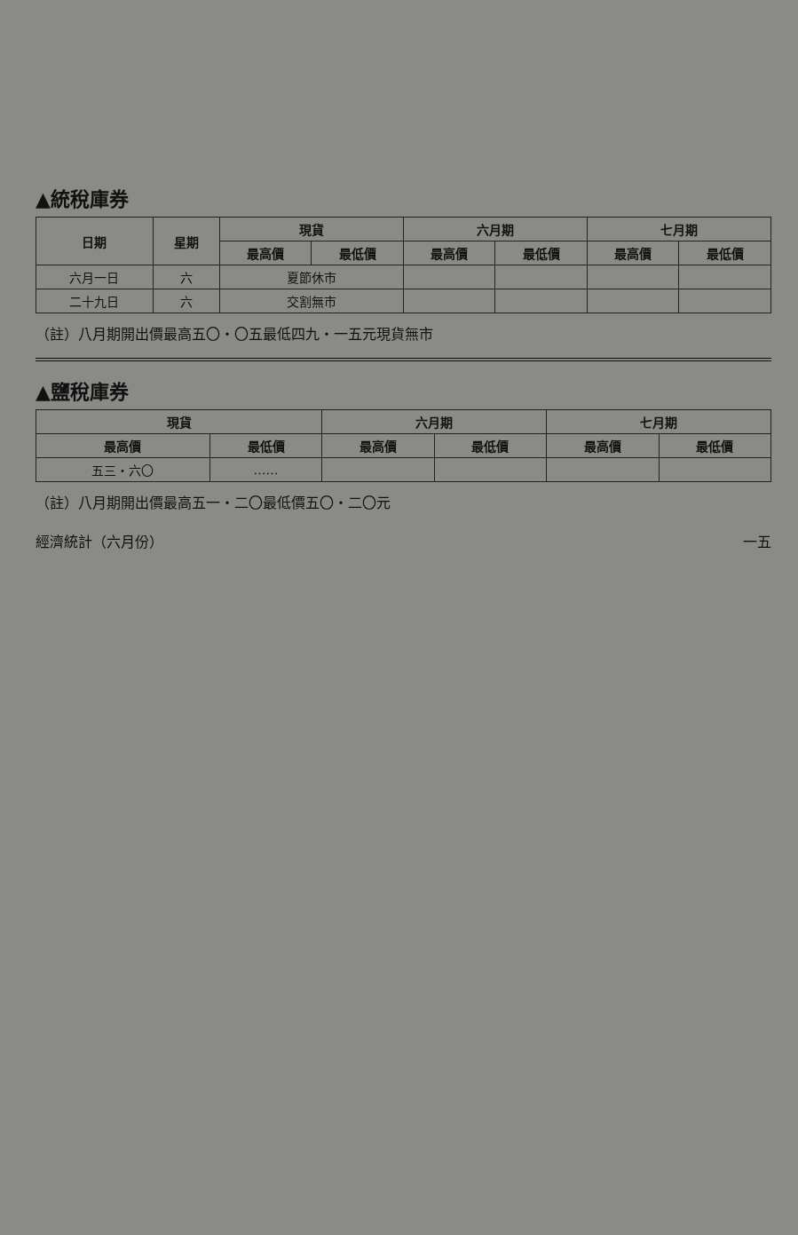▲統稅庫券
| 日期 | 星期 | 現貨 | | 六月期 | | 七月期 | |
| --- | --- | --- | --- | --- | --- | --- | --- |
| | | 最高價 | 最低價 | 最高價 | 最低價 | 最高價 | 最低價 |
| 六月一日 | 六 | 夏節休市 | | | | | |
| 二十九日 | 六 | 交割無市 | | | | | |
（註）八月期開出價最高五〇・〇五最低四九・一五元現貨無市
▲鹽稅庫券
| 現貨 | | 六月期 | | 七月期 | |
| --- | --- | --- | --- | --- | --- |
| 最高價 | 最低價 | 最高價 | 最低價 | 最高價 | 最低價 |
| 五三・六〇 | …… | | | | |
（註）八月期開出價最高五一・二〇最低價五〇・二〇元
經濟統計（六月份） 一五